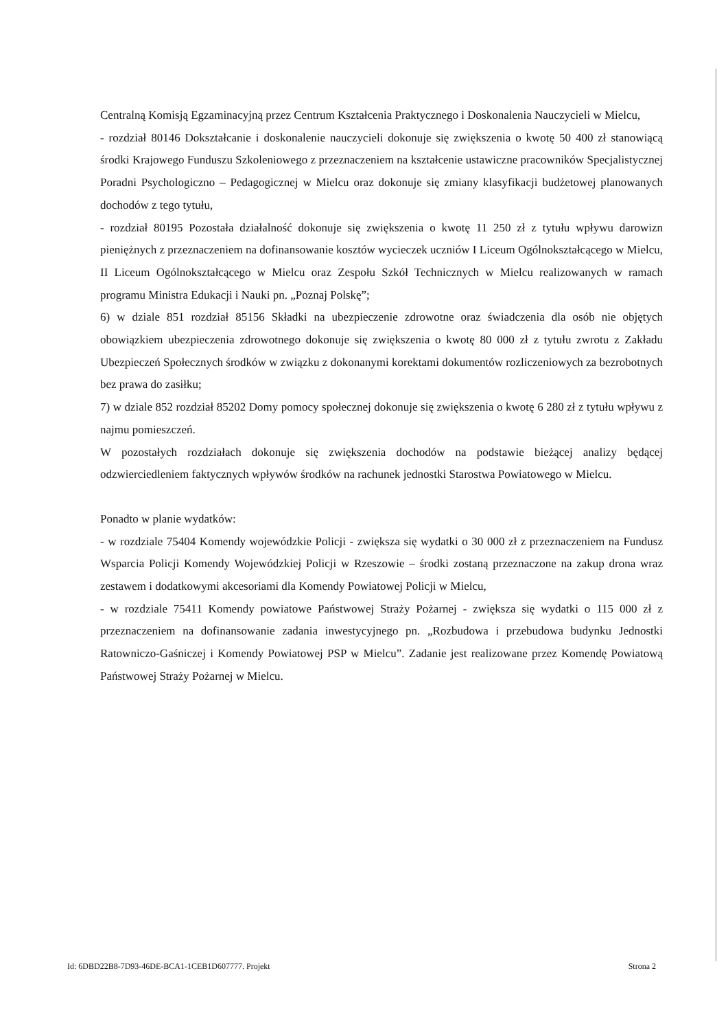Centralną Komisją Egzaminacyjną przez Centrum Kształcenia Praktycznego i Doskonalenia Nauczycieli w Mielcu,
- rozdział 80146 Dokształcanie i doskonalenie nauczycieli dokonuje się zwiększenia o kwotę 50 400 zł stanowiącą środki Krajowego Funduszu Szkoleniowego z przeznaczeniem na kształcenie ustawiczne pracowników Specjalistycznej Poradni Psychologiczno – Pedagogicznej w Mielcu oraz dokonuje się zmiany klasyfikacji budżetowej planowanych dochodów z tego tytułu,
- rozdział 80195 Pozostała działalność dokonuje się zwiększenia o kwotę 11 250 zł z tytułu wpływu darowizn pieniężnych z przeznaczeniem na dofinansowanie kosztów wycieczek uczniów I Liceum Ogólnokształcącego w Mielcu, II Liceum Ogólnokształcącego w Mielcu oraz Zespołu Szkół Technicznych w Mielcu realizowanych w ramach programu Ministra Edukacji i Nauki pn. „Poznaj Polskę”;
6) w dziale 851 rozdział 85156 Składki na ubezpieczenie zdrowotne oraz świadczenia dla osób nie objętych obowiązkiem ubezpieczenia zdrowotnego dokonuje się zwiększenia o kwotę 80 000 zł z tytułu zwrotu z Zakładu Ubezpieczeń Społecznych środków w związku z dokonanymi korektami dokumentów rozliczeniowych za bezrobotnych bez prawa do zasiłku;
7) w dziale 852 rozdział 85202 Domy pomocy społecznej dokonuje się zwiększenia o kwotę 6 280 zł z tytułu wpływu z najmu pomieszczeń.
W pozostałych rozdziałach dokonuje się zwiększenia dochodów na podstawie bieżącej analizy będącej odzwierciedleniem faktycznych wpływów środków na rachunek jednostki Starostwa Powiatowego w Mielcu.
Ponadto w planie wydatków:
- w rozdziale 75404 Komendy wojewódzkie Policji - zwiększa się wydatki o 30 000 zł z przeznaczeniem na Fundusz Wsparcia Policji Komendy Wojewódzkiej Policji w Rzeszowie – środki zostaną przeznaczone na zakup drona wraz zestawem i dodatkowymi akcesoriami dla Komendy Powiatowej Policji w Mielcu,
- w rozdziale 75411 Komendy powiatowe Państwowej Straży Pożarnej - zwiększa się wydatki o 115 000 zł z przeznaczeniem na dofinansowanie zadania inwestycyjnego pn. „Rozbudowa i przebudowa budynku Jednostki Ratowniczo-Gaśniczej i Komendy Powiatowej PSP w Mielcu”. Zadanie jest realizowane przez Komendę Powiatową Państwowej Straży Pożarnej w Mielcu.
Id: 6DBD22B8-7D93-46DE-BCA1-1CEB1D607777. Projekt Strona 2